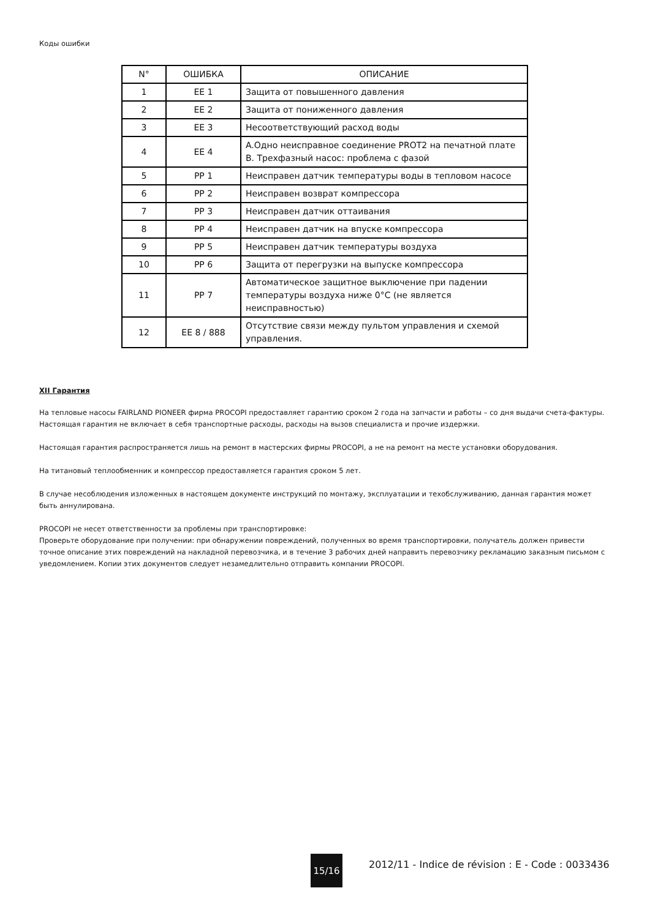Коды ошибки
| N° | ОШИБКА | ОПИСАНИЕ |
| --- | --- | --- |
| 1 | EE 1 | Защита от повышенного давления |
| 2 | EE 2 | Защита от пониженного давления |
| 3 | EE 3 | Несоответствующий расход воды |
| 4 | EE 4 | A.Одно неисправное соединение PROT2 на печатной плате B. Трехфазный насос: проблема с фазой |
| 5 | PP 1 | Неисправен датчик температуры воды в тепловом насосе |
| 6 | PP 2 | Неисправен возврат компрессора |
| 7 | PP 3 | Неисправен датчик оттаивания |
| 8 | PP 4 | Неисправен датчик на впуске компрессора |
| 9 | PP 5 | Неисправен датчик температуры воздуха |
| 10 | PP 6 | Защита от перегрузки на выпуске компрессора |
| 11 | PP 7 | Автоматическое защитное выключение при падении температуры воздуха ниже 0°C (не является неисправностью) |
| 12 | EE 8 / 888 | Отсутствие связи между пультом управления и схемой управления. |
XII Гарантия
На тепловые насосы FAIRLAND PIONEER фирма PROCOPI предоставляет гарантию сроком 2 года на запчасти и работы – со дня выдачи счета-фактуры. Настоящая гарантия не включает в себя транспортные расходы, расходы на вызов специалиста и прочие издержки.
Настоящая гарантия распространяется лишь на ремонт в мастерских фирмы PROCOPI, а не на ремонт на месте установки оборудования.
На титановый теплообменник и компрессор предоставляется гарантия сроком 5 лет.
В случае несоблюдения изложенных в настоящем документе инструкций по монтажу, эксплуатации и техобслуживанию, данная гарантия может быть аннулирована.
PROCOPI не несет ответственности за проблемы при транспортировке:
Проверьте оборудование при получении: при обнаружении повреждений, полученных во время транспортировки, получатель должен привести точное описание этих повреждений на накладной перевозчика, и в течение 3 рабочих дней направить перевозчику рекламацию заказным письмом с уведомлением. Копии этих документов следует незамедлительно отправить компании PROCOPI.
15/16
2012/11 - Indice de révision : E - Code : 0033436